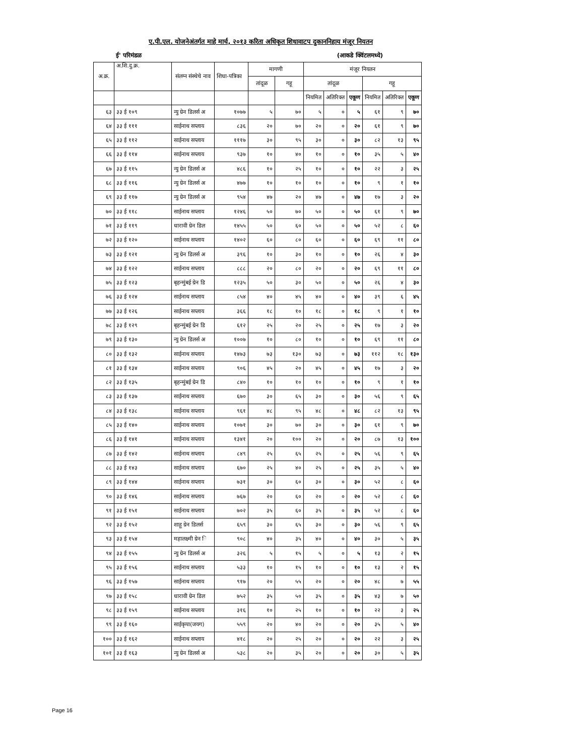ए.पी.एल. योजनेअंतर्गत माहे मार्च, २०१३ करिता अधिकृत शिधावाटप दुकाननिहाय मंजूर नियतन
ई' परिमंडळ (आकडे क्विंटलमध्ये)
| अ.क्र. | अ.शि.दु.क्र. | संलग्न संस्थेचे नाव | शिधा-पत्रिका | मागणी | | मंजूर नियतन | | | | | |
| --- | --- | --- | --- | --- | --- | --- | --- | --- | --- | --- | --- |
| | | | | तांदूळ | गहू | तांदूळ | | | गहू | | |
| | | | | | | नियमित | अतिरिक्त | एकूण | नियमित | अतिरिक्त | एकूण |
| ६३ | ३३ ई १०९ | न्यु ग्रेन डिलर्स अ | १०७७ | ५ | ७० | ५ | ० | ५ | ६१ | ९ | ७० |
| ६४ | ३३ ई १११ | साईनाथ सप्लाय | ८३६ | २० | ७० | २० | ० | २० | ६१ | ९ | ७० |
| ६५ | ३३ ई ११२ | साईनाथ सप्लाय | १११७ | ३० | ९५ | ३० | ० | ३० | ८२ | १३ | ९५ |
| ६६ | ३३ ई ११४ | साईनाथ सप्लाय | ९३७ | १० | ४० | १० | ० | १० | ३५ | ५ | ४० |
| ६७ | ३३ ई ११५ | न्यु ग्रेन डिलर्स अ | ४८६ | १० | २५ | १० | ० | १० | २२ | ३ | २५ |
| ६८ | ३३ ई ११६ | न्यु ग्रेन डिलर्स अ | ४७७ | १० | १० | १० | ० | १० | ९ | १ | १० |
| ६९ | ३३ ई ११७ | न्यु ग्रेन डिलर्स अ | ९५४ | ४७ | २० | ४७ | ० | ४७ | १७ | ३ | २० |
| ७० | ३३ ई ११८ | साईनाथ सप्लाय | १२४६ | ५० | ७० | ५० | ० | ५० | ६१ | ९ | ७० |
| ७१ | ३३ ई ११९ | धारावी ग्रेन डिल | १४५५ | ५० | ६० | ५० | ० | ५० | ५२ | ८ | ६० |
| ७२ | ३३ ई १२० | साईनाथ सप्लाय | १४०२ | ६० | ८० | ६० | ० | ६० | ६९ | ११ | ८० |
| ७३ | ३३ ई १२१ | न्यु ग्रेन डिलर्स अ | ३९६ | १० | ३० | १० | ० | १० | २६ | ४ | ३० |
| ७४ | ३३ ई १२२ | साईनाथ सप्लाय | ८८८ | २० | ८० | २० | ० | २० | ६९ | ११ | ८० |
| ७५ | ३३ ई १२३ | बृहन्मुंबई ग्रेन डि | १२३५ | ५० | ३० | ५० | ० | ५० | २६ | ४ | ३० |
| ७६ | ३३ ई १२४ | साईनाथ सप्लाय | ८५४ | ४० | ४५ | ४० | ० | ४० | ३९ | ६ | ४५ |
| ७७ | ३३ ई १२६ | साईनाथ सप्लाय | ३६६ | १८ | १० | १८ | ० | १८ | ९ | १ | १० |
| ७८ | ३३ ई १२९ | बृहन्मुंबई ग्रेन डि | ६१२ | २५ | २० | २५ | ० | २५ | १७ | ३ | २० |
| ७९ | ३३ ई १३० | न्यु ग्रेन डिलर्स अ | १००७ | १० | ८० | १० | ० | १० | ६९ | ११ | ८० |
| ८० | ३३ ई १३२ | साईनाथ सप्लाय | १४७३ | ७३ | १३० | ७३ | ० | ७३ | ११२ | १८ | १३० |
| ८१ | ३३ ई १३४ | साईनाथ सप्लाय | ९०६ | ४५ | २० | ४५ | ० | ४५ | १७ | ३ | २० |
| ८२ | ३३ ई १३५ | बृहन्मुंबई ग्रेन डि | ८४० | १० | १० | १० | ० | १० | ९ | १ | १० |
| ८३ | ३३ ई १३७ | साईनाथ सप्लाय | ६७० | ३० | ६५ | ३० | ० | ३० | ५६ | ९ | ६५ |
| ८४ | ३३ ई १३८ | साईनाथ सप्लाय | ९६१ | ४८ | ९५ | ४८ | ० | ४८ | ८२ | १३ | ९५ |
| ८५ | ३३ ई १४० | साईनाथ सप्लाय | १०७१ | ३० | ७० | ३० | ० | ३० | ६१ | ९ | ७० |
| ८६ | ३३ ई १४१ | साईनाथ सप्लाय | १३४१ | २० | १०० | २० | ० | २० | ८७ | १३ | १०० |
| ८७ | ३३ ई १४२ | साईनाथ सप्लाय | ८४९ | २५ | ६५ | २५ | ० | २५ | ५६ | ९ | ६५ |
| ८८ | ३३ ई १४३ | साईनाथ सप्लाय | ६७० | २५ | ४० | २५ | ० | २५ | ३५ | ५ | ४० |
| ८९ | ३३ ई १४४ | साईनाथ सप्लाय | ७३१ | ३० | ६० | ३० | ० | ३० | ५२ | ८ | ६० |
| ९० | ३३ ई १४६ | साईनाथ सप्लाय | ७६७ | २० | ६० | २० | ० | २० | ५२ | ८ | ६० |
| ९१ | ३३ ई १५१ | साईनाथ सप्लाय | ७०२ | ३५ | ६० | ३५ | ० | ३५ | ५२ | ८ | ६० |
| ९२ | ३३ ई १५२ | शाहू ग्रेन डिलर्स | ६५९ | ३० | ६५ | ३० | ० | ३० | ५६ | ९ | ६५ |
| ९३ | ३३ ई १५४ | महालक्ष्मी ग्रेन ि | ९०८ | ४० | ३५ | ४० | ० | ४० | ३० | ५ | ३५ |
| ९४ | ३३ ई १५५ | न्यु ग्रेन डिलर्स अ | ३२६ | ५ | १५ | ५ | ० | ५ | १३ | २ | १५ |
| ९५ | ३३ ई १५६ | साईनाथ सप्लाय | ५३३ | १० | १५ | १० | ० | १० | १३ | २ | १५ |
| ९६ | ३३ ई १५७ | साईनाथ सप्लाय | ९१७ | २० | ५५ | २० | ० | २० | ४८ | ७ | ५५ |
| ९७ | ३३ ई १५८ | धारावी ग्रेन डिल | ७५२ | ३५ | ५० | ३५ | ० | ३५ | ४३ | ७ | ५० |
| ९८ | ३३ ई १५९ | साईनाथ सप्लाय | ३१६ | १० | २५ | १० | ० | १० | २२ | ३ | २५ |
| ९९ | ३३ ई १६० | साईकृपा(जयग) | ५५९ | २० | ४० | २० | ० | २० | ३५ | ५ | ४० |
| १०० | ३३ ई १६२ | साईनाथ सप्लाय | ४१८ | २० | २५ | २० | ० | २० | २२ | ३ | २५ |
| १०१ | ३३ ई १६३ | न्यु ग्रेन डिलर्स अ | ५३८ | २० | ३५ | २० | ० | २० | ३० | ५ | ३५ |
Page 16